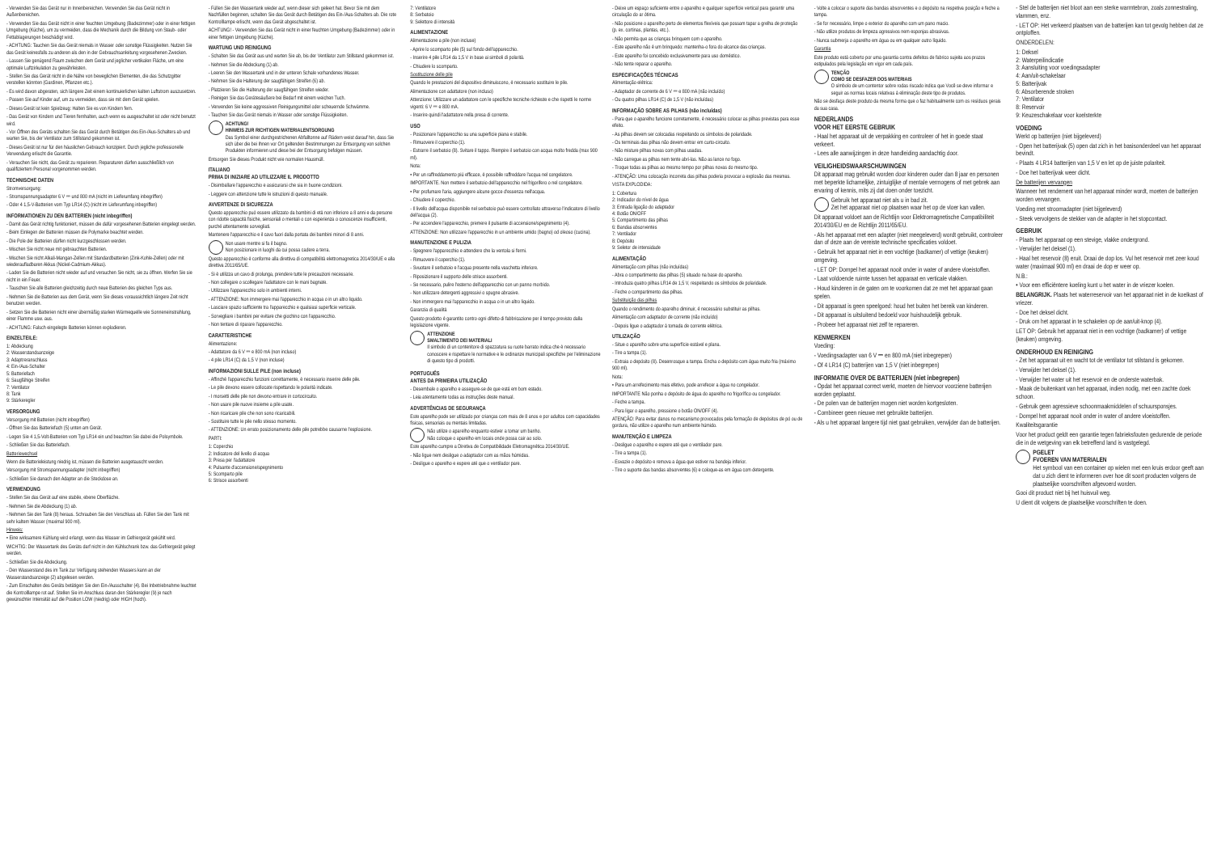- Verwenden Sie das Gerät nur in Innenbereichen. Verwenden Sie das Gerät nicht in Außenbereichen.
- Verwenden Sie das Gerät nicht in einer feuchten Umgebung (Badezimmer) oder in einer fettigen Umgebung (Küche), um zu vermeiden, dass die Mechanik durch die Bildung von Staub- oder Fettablagerungen beschädigt wird.
- ACHTUNG: Tauchen Sie das Gerät niemals in Wasser oder sonstige Flüssigkeiten. Nutzen Sie das Gerät keinesfalls zu anderen als den in der Gebrauchsanleitung vorgesehenen Zwecken.
- Lassen Sie genügend Raum zwischen dem Gerät und jeglicher vertikalen Fläche, um eine optimale Luftzirkulation zu gewährleisten.
- Stellen Sie das Gerät nicht in die Nähe von beweglichen Elementen, die das Schutzgitter verstellen könnten (Gardinen, Pflanzen etc.).
- Es wird davon abgeraten, sich längere Zeit einem kontinuierlichen kalten Luftstrom auszusetzen.
- Passen Sie auf Kinder auf, um zu vermeiden, dass sie mit dem Gerät spielen.
- Dieses Gerät ist kein Spielzeug: Halten Sie es von Kindern fern.
- Das Gerät von Kindern und Tieren fernhalten, auch wenn es ausgeschaltet ist oder nicht benutzt wird.
- Vor Öffnen des Geräts schalten Sie das Gerät durch Betätigen des Ein-/Aus-Schalters ab und warten Sie, bis der Ventilator zum Stillstand gekommen ist.
- Dieses Gerät ist nur für den häuslichen Gebrauch konzipiert. Durch jegliche professionelle Verwendung erlischt die Garantie.
- Versuchen Sie nicht, das Gerät zu reparieren. Reparaturen dürfen ausschließlich von qualifiziertem Personal vorgenommen werden.
TECHNISCHE DATEN
Stromversorgung:
- Stromspannungsadapter 6 V ⎓ und 800 mA (nicht im Lieferumfang inbegriffen)
- Oder 4 1,5-V-Batterien vom Typ LR14 (C) (nicht im Lieferumfang inbegriffen)
INFORMATIONEN ZU DEN BATTERIEN (nicht inbegriffen)
- Damit das Gerät richtig funktioniert, müssen die dafür vorgesehenen Batterien eingelegt werden.
- Beim Einlegen der Batterien müssen die Polymarke beachtet werden.
- Die Pole der Batterien dürfen nicht kurzgeschlossen werden.
- Mischen Sie nicht neue mit gebrauchten Batterien.
- Mischen Sie nicht Alkali-Mangan-Zellen mit Standardbatterien (Zink-Kohle-Zellen) oder mit wiederaufladbaren Akkus (Nickel-Cadmium-Akkus).
- Laden Sie die Batterien nicht wieder auf und versuchen Sie nicht, sie zu öffnen. Werfen Sie sie nicht in ein Feuer.
- Tauschen Sie alle Batterien gleichzeitig durch neue Batterien des gleichen Typs aus.
- Nehmen Sie die Batterien aus dem Gerät, wenn Sie dieses voraussichtlich längere Zeit nicht benutzen werden.
- Setzen Sie die Batterien nicht einer übermäßig starken Wärmequelle wie Sonneneinstrahlung, einer Flamme usw. aus.
- ACHTUNG: Falsch eingelegte Batterien können explodieren.
EINZELTEILE:
1: Abdeckung
2: Wasserstandsanzeige
3: Adaptreranschluss
4: Ein-/Aus-Schalter
5: Batteriefach
6: Saugfähige Streifen
7: Ventilator
8: Tank
9: Stärkeregler
VERSORGUNG
Versorgung mit Batterien (nicht inbegriffen)
- Öffnen Sie das Batteriefach (5) unten am Gerät.
- Legen Sie 4 1,5-Volt-Batterien vom Typ LR14 ein und beachten Sie dabei die Polsymbole.
- Schließen Sie das Batteriefach.
Batteriewechsel
Wenn die Batterieleistung niedrig ist, müssen die Batterien ausgetauscht werden.
Versorgung mit Stromspannungsadapter (nicht inbegriffen)
- Schließen Sie danach den Adapter an die Steckdose an.
VERWENDUNG
- Stellen Sie das Gerät auf eine stabile, ebene Oberfläche.
- Nehmen Sie die Abdeckung (1) ab.
- Nehmen Sie den Tank (8) heraus. Schrauben Sie den Verschluss ab. Füllen Sie den Tank mit sehr kaltem Wasser (maximal 900 ml).
Hinweis:
• Eine wirksamere Kühlung wird erlangt, wenn das Wasser im Gefriergerät gekühlt wird.
WICHTIG: Der Wassertank des Geräts darf nicht in den Kühlschrank bzw. das Gefriergerät gelegt werden.
- Schließen Sie die Abdeckung.
- Den Wasserstand des im Tank zur Verfügung stehenden Wassers kann an der Wasserstandsanzeige (2) abgelesen werden.
- Zum Einschalten des Geräts betätigen Sie den Ein-/Ausschalter (4). Bei Inbetriebnahme leuchtet die Kontrolllampe rot auf. Stellen Sie im Anschluss daran den Stärkeregler (9) je nach gewünschter Intensität auf die Position LOW (niedrig) oder HIGH (hoch).
- Füllen Sie den Wassertank wieder auf, wenn dieser sich geleert hat. Bevor Sie mit dem Nachfüllen beginnen, schalten Sie das Gerät durch Betätigen des Ein-/Aus-Schalters ab. Die rote Kontrolllampe erlischt, wenn das Gerät abgeschaltet ist.
ACHTUNG! - Verwenden Sie das Gerät nicht in einer feuchten Umgebung (Badezimmer) oder in einer fettigen Umgebung (Küche).
WARTUNG UND REINIGUNG
- Schalten Sie das Gerät aus und warten Sie ab, bis der Ventilator zum Stillstand gekommen ist.
- Nehmen Sie die Abdeckung (1) ab.
- Leeren Sie den Wassertank und in der unteren Schale vorhandenes Wasser.
- Nehmen Sie die Halterung der saugfähigen Streifen (6) ab.
- Platzieren Sie die Halterung der saugfähigen Streifen wieder.
- Reinigen Sie das Gerätesäußere bei Bedarf mit einem weichen Tuch.
- Verwenden Sie keine aggressiven Reinigungsmittel oder scheuernde Schwämme.
- Tauchen Sie das Gerät niemals in Wasser oder sonstige Flüssigkeiten.
ACHTUNG!
HINWEIS ZUR RICHTIGEN MATERIALENTSORGUNG
Das Symbol einer durchgestrichenen Abfalltonne auf Rädern weist darauf hin, dass Sie sich über die bei Ihnen vor Ort geltenden Bestimmungen zur Entsorgung von solchen Produkten informieren und diese bei der Entsorgung befolgen müssen.
Entsorgen Sie dieses Produkt nicht wie normalen Hausmüll.
ITALIANO
PRIMA DI INIZIARE AD UTILIZZARE IL PRODOTTO
- Disimballare l'apparecchio e assicurarsi che sia in buone condizioni.
- Leggere con attenzione tutte le istruzioni di questo manuale.
AVVERTENZE DI SICUREZZA
Questo apparecchio può essere utilizzato da bambini di età non inferiore a 8 anni e da persone con ridotte capacità fisiche, sensoriali o mentali o con esperienza o conoscenze insufficienti, purché attentamente sorvegliati.
Mantenere l'apparecchio e il cavo fuori dalla portata dei bambini minori di 8 anni.
Non usare mentre si fa il bagno.
Non posizionare in luoghi da cui possa cadere a terra.
Questo apparecchio è conforme alla direttiva di compatibilità elettromagnetica 2014/30/UE e alla direttiva 2011/65/UE.
- Si è utilizza un cavo di prolunga, prendere tutte le precauzioni necessarie.
- Non collegare o scollegare l'adattatore con le mani bagnate.
- Utilizzare l'apparecchio solo in ambienti interni.
- ATTENZIONE: Non immergere mai l'apparecchio in acqua o in un altro liquido.
- Lasciare spazio sufficiente tra l'apparecchio e qualsiasi superficie verticale.
- Sorvegliare i bambini per evitare che giochino con l'apparecchio.
- Non tentare di riparare l'apparecchio.
CARATTERISTICHE
Alimentazione:
- Adattatore da 6 V ⎓ e 800 mA (non incluso)
- 4 pile LR14 (C) da 1,5 V (non incluse)
INFORMAZIONI SULLE PILE (non incluse)
- Affinché l'apparecchio funzioni correttamente, è necessario inserire delle pile.
- Le pile devono essere collocate rispettando le polarità indicate.
- I morsetti delle pile non devono entrare in cortocircuito.
- Non usare pile nuove insieme a pile usate.
- Non ricaricare pile che non sono ricaricabili.
- Sostituire tutte le pile nello stesso momento.
- ATTENZIONE: Un errato posizionamento delle pile potrebbe causarne l'esplosione.
PARTI:
1: Coperchio
2: Indicatore del livello di acqua
3: Presa per l'adattatore
4: Pulsante d'accensione/spegnimento
5: Scomparto pile
6: Strisce assorbenti
7: Ventilatore
8: Serbatoio
9: Selettore di intensità
ALIMENTAZIONE
Alimentazione a pile (non incluse)
- Aprire lo scomparto pile (5) sul fondo dell'apparecchio.
- Inserire 4 pile LR14 da 1,5 V in base ai simboli di polarità.
- Chiudere lo scomparto.
Sostituzione delle pile
Quando le prestazioni del dispositivo diminuiscono, è necessario sostituire le pile.
Alimentazione con adattatore (non incluso)
Attenzione: Utilizzare un adattatore con le specifiche tecniche richieste e che rispetti le norme vigenti: 6 V ⎓ e 800 mA.
- Inserire quindi l'adattatore nella presa di corrente.
USO
- Posizionare l'apparecchio su una superficie piana e stabile.
- Rimuovere il coperchio (1).
- Estrarre il serbatoio (8). Svitare il tappo. Riempire il serbatoio con acqua molto fredda (max 900 ml).
Nota:
• Per un raffreddamento più efficace, è possibile raffreddare l'acqua nel congelatore.
IMPORTANTE. Non mettere il serbatoio dell'apparecchio nel frigorifero o nel congelatore.
• Per profumare l'aria, aggiungere alcune gocce d'essenza nell'acqua.
- Chiudere il coperchio.
- Il livello dell'acqua disponibile nel serbatoio può essere controllato attraverso l'indicatore di livello dell'acqua (2).
- Per accendere l'apparecchio, premere il pulsante di accensione/spegnimento (4).
ATTENZIONE: Non utilizzare l'apparecchio in un ambiente umido (bagno) od oleoso (cucina).
MANUTENZIONE E PULIZIA
- Spegnere l'apparecchio e attendere che la ventola si fermi.
- Rimuovere il coperchio (1).
- Svuotare il serbatoio e l'acqua presente nella vaschetta inferiore.
- Riposizionare il supporto delle strisce assorbenti.
- Se necessario, pulire l'esterno dell'apparecchio con un panno morbido.
- Non utilizzare detergenti aggressivi o spugne abrasive.
- Non immergere mai l'apparecchio in acqua o in un altro liquido.
Garanzia di qualità
Questo prodotto è garantito contro ogni difetto di fabbricazione per il tempo previsto dalla legislazione vigente.
ATTENZIONE
SMALTIMENTO DEI MATERIALI
Il simbolo di un contenitore di spazzatura su ruote barrato indica che è necessario conoscere e rispettare le normative e le ordinanze municipali specifiche per l'eliminazione di questo tipo di prodotti.
PORTUGUÊS
ANTES DA PRIMEIRA UTILIZAÇÃO
- Desembale o aparelho e assegure-se de que está em bom estado.
- Leia atentamente todas as instruções deste manual.
ADVERTÊNCIAS DE SEGURANÇA
Este aparelho pode ser utilizado por crianças com mais de 8 anos e por adultos com capacidades físicas, sensoriais ou mentais limitadas.
Não utilize o aparelho enquanto estiver a tomar um banho.
Não coloque o aparelho em locais onde possa cair ao solo.
Este aparelho cumpre a Diretiva de Compatibilidade Eletromagnética 2014/30/UE.
- Não ligue nem desligue o adaptador com as mãos húmidas.
- Desligue o aparelho e espere até que o ventilador pare.
- Deixe um espaço suficiente entre o aparelho e qualquer superfície vertical para garantir uma circulação do ar ótima.
- Não posicione o aparelho perto de elementos flexíveis que possam tapar a grelha de proteção (p. ex. cortinas, plantas, etc.).
- Não permita que as crianças brinquem com o aparelho.
- Este aparelho não é um brinquedo: mantenha-o fora do alcance das crianças.
- Este aparelho foi concebido exclusivamente para uso doméstico.
- Não tente reparar o aparelho.
ESPECIFICAÇÕES TÉCNICAS
Alimentação elétrica:
- Adaptador de corrente de 6 V ⎓ e 800 mA (não incluído)
- Ou quatro pilhas LR14 (C) de 1,5 V (não incluídas)
INFORMAÇÃO SOBRE AS PILHAS (não incluídas)
- Para que o aparelho funcione corretamente, é necessário colocar as pilhas previstas para esse efeito.
- As pilhas devem ser colocadas respeitando os símbolos de polaridade.
- Os terminais das pilhas não devem entrar em curto-circuito.
- Não misture pilhas novas com pilhas usadas.
- Não carregue as pilhas nem tente abri-las. Não as lance no fogo.
- Troque todas as pilhas ao mesmo tempo por pilhas novas do mesmo tipo.
- ATENÇÃO: Uma colocação incorreta das pilhas poderia provocar a explosão das mesmas.
VISTA EXPLODIDA:
1: Cobertura
2: Indicador do nível de água
3: Entrada ligação do adaptador
4: Botão ON/OFF
5: Compartimento das pilhas
6: Bandas absorventes
7: Ventilador
8: Depósito
9: Seletor de intensidade
ALIMENTAÇÃO
Alimentação com pilhas (não incluídas)
- Abra o compartimento das pilhas (5) situado na base do aparelho.
- Introduza quatro pilhas LR14 de 1,5 V, respeitando os símbolos de polaridade.
- Feche o compartimento das pilhas.
Substituição das pilhas
Quando o rendimento do aparelho diminuir, é necessário substituir as pilhas.
Alimentação com adaptador de corrente (não incluído)
- Depois ligue o adaptador à tomada de corrente elétrica.
UTILIZAÇÃO
- Situe o aparelho sobre uma superfície estável e plana.
- Tire a tampa (1).
- Extraia o depósito (8). Desenrosque a tampa. Encha o depósito com água muito fria (máximo 900 ml).
Nota:
• Para um arrefecimento mais efetivo, pode arrefecer a água no congelador.
IMPORTANTE Não ponha o depósito de água do aparelho no frigorífico ou congelador.
- Feche a tampa.
- Para ligar o aparelho, pressione o botão ON/OFF (4).
ATENÇÃO: Para evitar danos no mecanismo provocados pela formação de depósitos de pó ou de gordura, não utilize o aparelho num ambiente húmido.
MANUTENÇÃO E LIMPEZA
- Desligue o aparelho e espere até que o ventilador pare.
- Tire a tampa (1).
- Esvazie o depósito e remova a água que estiver na bandeja inferior.
- Tire o suporte das bandas absorventes (6) e coloque-as em água com detergente.
- Volte a colocar o suporte das bandas absorventes e o depósito na respetiva posição e feche a tampa.
- Se for necessário, limpe o exterior do aparelho com um pano macio.
- Não utilize produtos de limpeza agressivos nem esponjas abrasivas.
- Nunca submerja o aparelho em água ou em qualquer outro líquido.
Garantia
Este produto está coberto por uma garantia contra defeitos de fabrico sujeita aos prazos estipulados pela legislação em vigor em cada país.
TENÇÃO
COMO SE DESFAZER DOS MATERIAIS
O símbolo de um contentor sobre rodas riscado indica que Você se deve informar e seguir as normas locais relativas à eliminação deste tipo de produtos.
Não se desfaça deste produto da mesma forma que o faz habitualmente com os resíduos gerais da sua casa.
NEDERLANDS
VOOR HET EERSTE GEBRUIK
- Haal het apparaat uit de verpakking en controleer of het in goede staat verkeert.
- Lees alle aanwijzingen in deze handleiding aandachtig door.
VEILIGHEIDSWAARSCHUWINGEN
Dit apparaat mag gebruikt worden door kinderen ouder dan 8 jaar en personen met beperkte lichamelijke, zintuiglijke of mentale vermogens of met gebrek aan ervaring of kennis, mits zij dat doen onder toezicht.
Gebruik het apparaat niet als u in bad zit.
Zet het apparaat niet op plaatsen waar het op de vloer kan vallen.
Dit apparaat voldoet aan de Richtlijn voor Elektromagnetische Compatibiliteit 2014/30/EU en de Richtlijn 2011/65/EU.
- Als het apparaat met een adapter (niet meegeleverd) wordt gebruikt, controleer dan of deze aan de vereiste technische specificaties voldoet.
- Gebruik het apparaat niet in een vochtige (badkamer) of vettige (keuken) omgeving.
- LET OP: Dompel het apparaat nooit onder in water of andere vloeistoffen.
- Laat voldoende ruimte tussen het apparaat en verticale vlakken.
- Houd kinderen in de gaten om te voorkomen dat ze met het apparaat gaan spelen.
- Dit apparaat is geen speelgoed: houd het buiten het bereik van kinderen.
- Dit apparaat is uitsluitend bedoeld voor huishoudelijk gebruik.
- Probeer het apparaat niet zelf te repareren.
KENMERKEN
Voeding:
- Voedingsadapter van 6 V ⎓ en 800 mA (niet inbegrepen)
- Of 4 LR14 (C) batterijen van 1,5 V (niet inbegrepen)
INFORMATIE OVER DE BATTERIJEN (niet inbegrepen)
- Opdat het apparaat correct werkt, moeten de hiervoor voorziene batterijen worden geplaatst.
- De polen van de batterijen mogen niet worden kortgesloten.
- Combineer geen nieuwe met gebruikte batterijen.
- Als u het apparaat langere tijd niet gaat gebruiken, verwijder dan de batterijen.
- Stel de batterijen niet bloot aan een sterke warmtebron, zoals zonnestraling, vlammen, enz.
- LET OP: Het verkeerd plaatsen van de batterijen kan tot gevolg hebben dat ze ontploffen.
ONDERDELEN:
1: Deksel
2: Waterpeilindicatie
3: Aansluiting voor voedingsadapter
4: Aan/uit-schakelaar
5: Batterijvak
6: Absorberende stroken
7: Ventilator
8: Reservoir
9: Keuzeschakelaar voor koelsterkte
VOEDING
Werkt op batterijen (niet bijgeleverd)
- Open het batterijvak (5) open dat zich in het basisonderdeel van het apparaat bevindt.
- Plaats 4 LR14 batterijen van 1,5 V en let op de juiste polariteit.
- Doe het batterijvak weer dicht.
De batterijen vervangen
Wanneer het rendement van het apparaat minder wordt, moeten de batterijen worden vervangen.
Voeding met stroomadapter (niet bijgeleverd)
- Steek vervolgens de stekker van de adapter in het stopcontact.
GEBRUIK
- Plaats het apparaat op een stevige, vlakke ondergrond.
- Verwijder het deksel (1).
- Haal het reservoir (8) eruit. Draai de dop los. Vul het reservoir met zeer koud water (maximaal 900 ml) en draai de dop er weer op.
N.B.:
• Voor een efficiëntere koeling kunt u het water in de vriezer koelen.
BELANGRIJK. Plaats het waterreservoir van het apparaat niet in de koelkast of vriezer.
- Doe het deksel dicht.
- Druk om het apparaat in te schakelen op de aan/uit-knop (4).
LET OP: Gebruik het apparaat niet in een vochtige (badkamer) of vettige (keuken) omgeving.
ONDERHOUD EN REINIGING
- Zet het apparaat uit en wacht tot de ventilator tot stilstand is gekomen.
- Verwijder het deksel (1).
- Verwijder het water uit het reservoir en de onderste waterbak.
- Maak de buitenkant van het apparaat, indien nodig, met een zachte doek schoon.
- Gebruik geen agressieve schoonmaakmiddelen of schuursponsjes.
- Dompel het apparaat nooit onder in water of andere vloeistoffen.
Kwaliteitsgarantie
Voor het product geldt een garantie tegen fabrieksfouten gedurende de periode die in de wetgeving van elk betreffend land is vastgelegd.
PGELET
FVOEREN VAN MATERIALEN
Het symbool van een container op wielen met een kruis erdoor geeft aan dat u zich dient te informeren over hoe dit soort producten volgens de plaatselijke voorschriften afgevoerd worden.
Gooi dit product niet bij het huisvuil weg.
U dient dit volgens de plaatselijke voorschriften te doen.